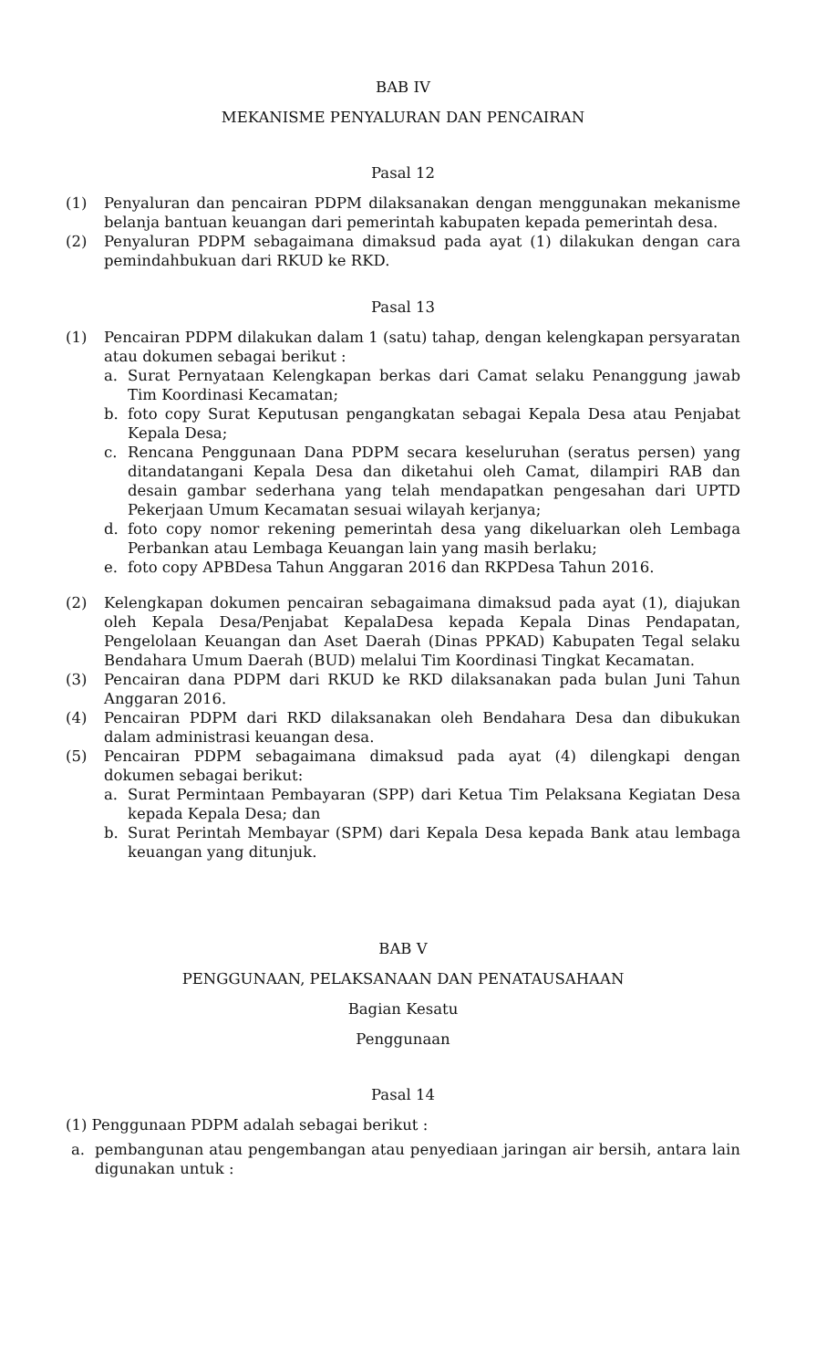BAB IV
MEKANISME PENYALURAN DAN PENCAIRAN
Pasal 12
(1) Penyaluran dan pencairan PDPM dilaksanakan dengan menggunakan mekanisme belanja bantuan keuangan dari pemerintah kabupaten kepada pemerintah desa.
(2) Penyaluran PDPM sebagaimana dimaksud pada ayat (1) dilakukan dengan cara pemindahbukuan dari RKUD ke RKD.
Pasal 13
(1) Pencairan PDPM dilakukan dalam 1 (satu) tahap, dengan kelengkapan persyaratan atau dokumen sebagai berikut :
a. Surat Pernyataan Kelengkapan berkas dari Camat selaku Penanggung jawab Tim Koordinasi Kecamatan;
b. foto copy Surat Keputusan pengangkatan sebagai Kepala Desa atau Penjabat Kepala Desa;
c. Rencana Penggunaan Dana PDPM secara keseluruhan (seratus persen) yang ditandatangani Kepala Desa dan diketahui oleh Camat, dilampiri RAB dan desain gambar sederhana yang telah mendapatkan pengesahan dari UPTD Pekerjaan Umum Kecamatan sesuai wilayah kerjanya;
d. foto copy nomor rekening pemerintah desa yang dikeluarkan oleh Lembaga Perbankan atau Lembaga Keuangan lain yang masih berlaku;
e. foto copy APBDesa Tahun Anggaran 2016 dan RKPDesa Tahun 2016.
(2) Kelengkapan dokumen pencairan sebagaimana dimaksud pada ayat (1), diajukan oleh Kepala Desa/Penjabat KepalaDesa kepada Kepala Dinas Pendapatan, Pengelolaan Keuangan dan Aset Daerah (Dinas PPKAD) Kabupaten Tegal selaku Bendahara Umum Daerah (BUD) melalui Tim Koordinasi Tingkat Kecamatan.
(3) Pencairan dana PDPM dari RKUD ke RKD dilaksanakan pada bulan Juni Tahun Anggaran 2016.
(4) Pencairan PDPM dari RKD dilaksanakan oleh Bendahara Desa dan dibukukan dalam administrasi keuangan desa.
(5) Pencairan PDPM sebagaimana dimaksud pada ayat (4) dilengkapi dengan dokumen sebagai berikut:
a. Surat Permintaan Pembayaran (SPP) dari Ketua Tim Pelaksana Kegiatan Desa kepada Kepala Desa; dan
b. Surat Perintah Membayar (SPM) dari Kepala Desa kepada Bank atau lembaga keuangan yang ditunjuk.
BAB V
PENGGUNAAN, PELAKSANAAN DAN PENATAUSAHAAN
Bagian Kesatu
Penggunaan
Pasal 14
(1) Penggunaan PDPM adalah sebagai berikut :
a. pembangunan atau pengembangan atau penyediaan jaringan air bersih, antara lain digunakan untuk :